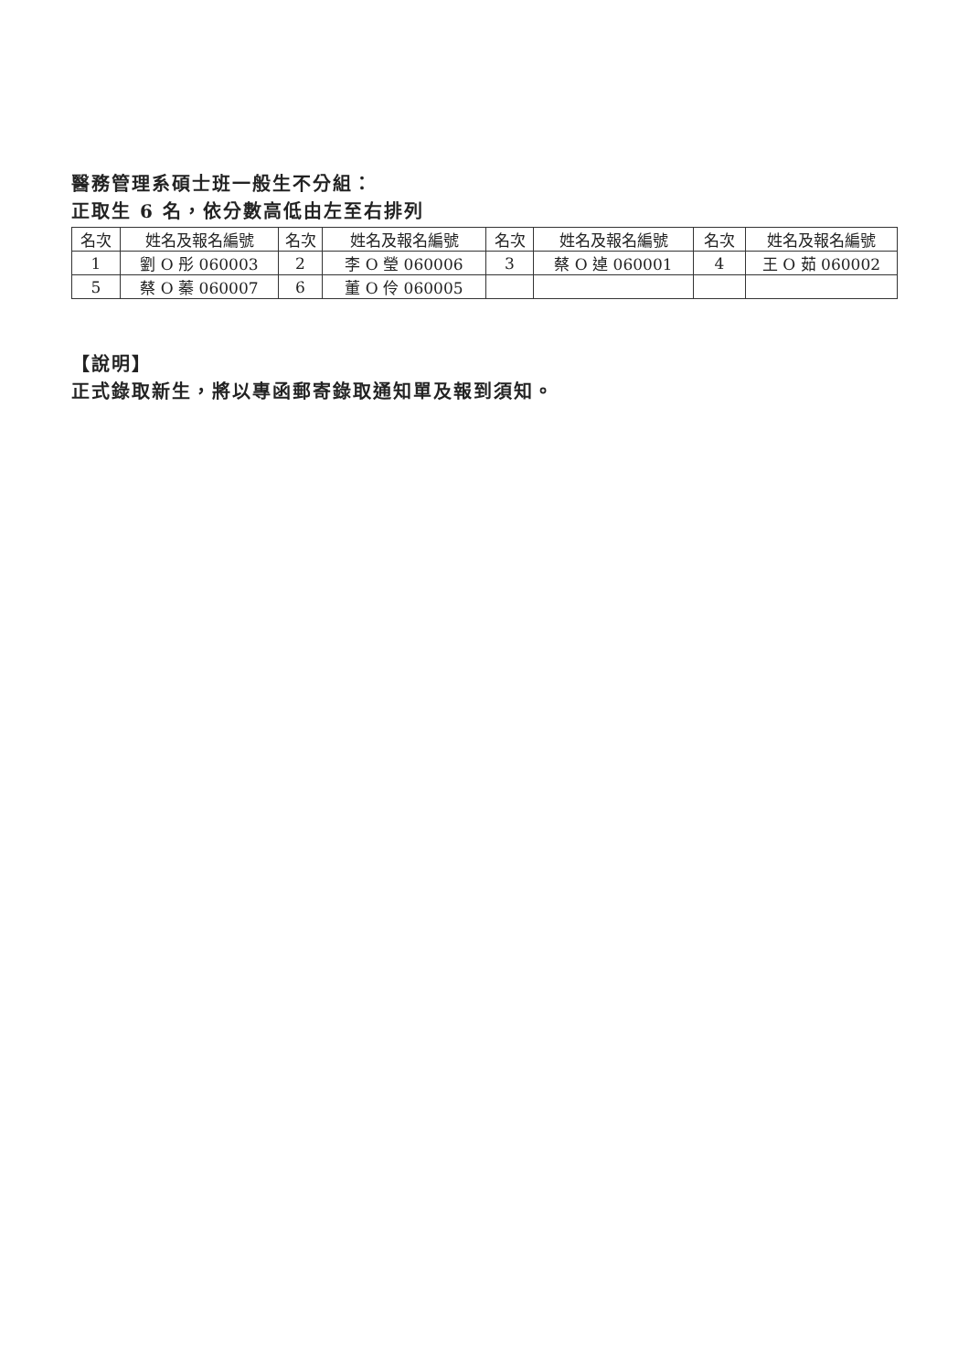醫務管理系碩士班一般生不分組：
正取生 6 名，依分數高低由左至右排列
| 名次 | 姓名及報名編號 | 名次 | 姓名及報名編號 | 名次 | 姓名及報名編號 | 名次 | 姓名及報名編號 |
| --- | --- | --- | --- | --- | --- | --- | --- |
| 1 | 劉 O 彤 060003 | 2 | 李 O 瑩 060006 | 3 | 蔡 O 逴 060001 | 4 | 王 O 茹 060002 |
| 5 | 蔡 O 蓁 060007 | 6 | 董 O 伶 060005 | | | | |
【說明】
正式錄取新生，將以專函郵寄錄取通知單及報到須知。